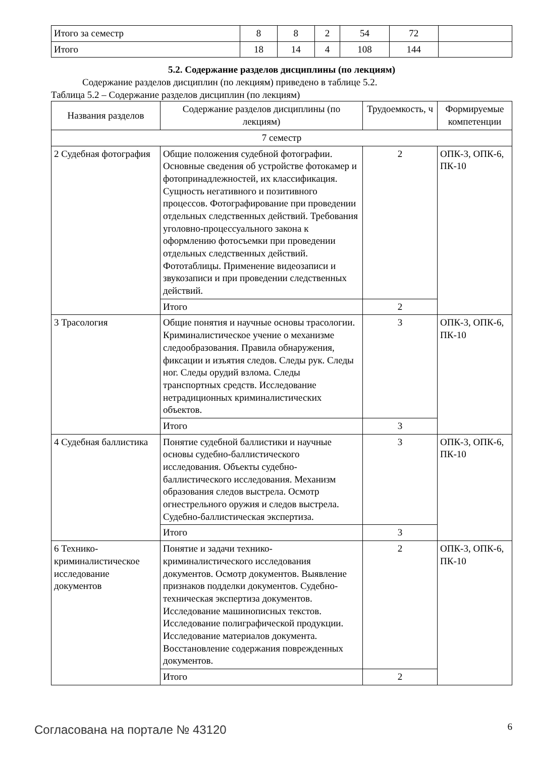| Итого за семестр | 8 | 8 | 2 | 54 | 72 | |
| Итого | 18 | 14 | 4 | 108 | 144 | |
5.2. Содержание разделов дисциплины (по лекциям)
Содержание разделов дисциплин (по лекциям) приведено в таблице 5.2.
Таблица 5.2 – Содержание разделов дисциплин (по лекциям)
| Названия разделов | Содержание разделов дисциплины (по лекциям) | Трудоемкость, ч | Формируемые компетенции |
| --- | --- | --- | --- |
| 7 семестр | | | |
| 2 Судебная фотография | Общие положения судебной фотографии. Основные сведения об устройстве фотокамер и фотопринадлежностей, их классификация. Сущность негативного и позитивного процессов. Фотографирование при проведении отдельных следственных действий. Требования уголовно-процессуального закона к оформлению фотосъемки при проведении отдельных следственных действий. Фототаблицы. Применение видеозаписи и звукозаписи и при проведении следственных действий. | 2 | ОПК-3, ОПК-6, ПК-10 |
| | Итого | 2 | |
| 3 Трасология | Общие понятия и научные основы трасологии. Криминалистическое учение о механизме следообразования. Правила обнаружения, фиксации и изъятия следов. Следы рук. Следы ног. Следы орудий взлома. Следы транспортных средств. Исследование нетрадиционных криминалистических объектов. | 3 | ОПК-3, ОПК-6, ПК-10 |
| | Итого | 3 | |
| 4 Судебная баллистика | Понятие судебной баллистики и научные основы судебно-баллистического исследования. Объекты судебно-баллистического исследования. Механизм образования следов выстрела. Осмотр огнестрельного оружия и следов выстрела. Судебно-баллистическая экспертиза. | 3 | ОПК-3, ОПК-6, ПК-10 |
| | Итого | 3 | |
| 6 Технико-криминалистическое исследование документов | Понятие и задачи технико-криминалистического исследования документов. Осмотр документов. Выявление признаков подделки документов. Судебно-техническая экспертиза документов. Исследование машинописных текстов. Исследование полиграфической продукции. Исследование материалов документа. Восстановление содержания поврежденных документов. | 2 | ОПК-3, ОПК-6, ПК-10 |
| | Итого | 2 | |
Согласована на портале № 43120 6